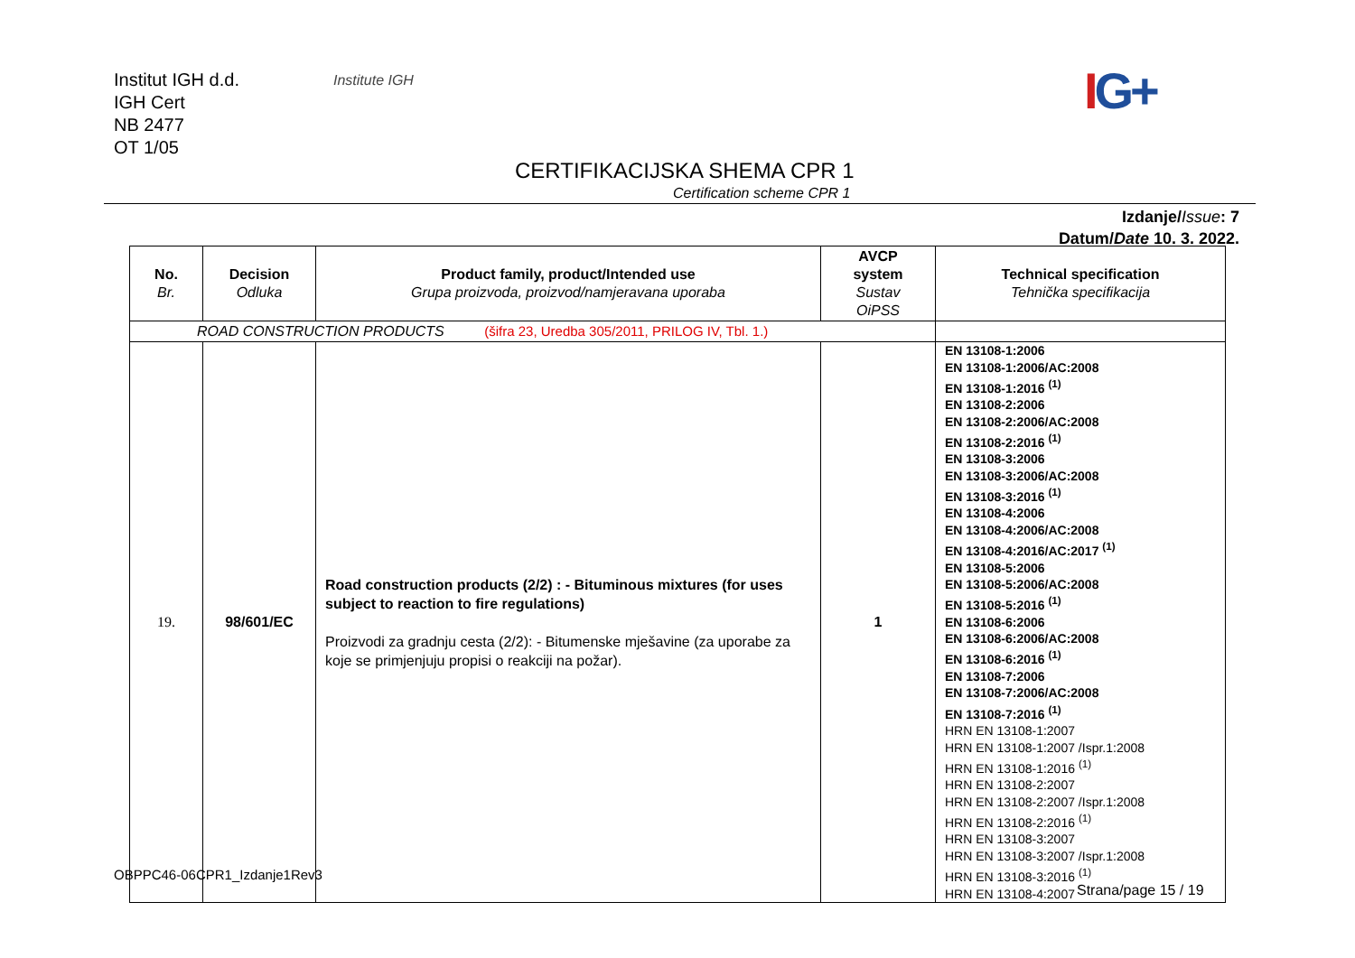Institut IGH d.d.
IGH Cert
NB 2477
OT 1/05
Institute IGH IG+
CERTIFIKACIJSKA SHEMA CPR 1
Certification scheme CPR 1
Izdanje/Issue: 7
Datum/Date 10. 3. 2022.
| No. Br. | Decision Odluka | Product family, product/Intended use Grupa proizvoda, proizvod/namjeravana uporaba | AVCP system Sustav OiPSS | Technical specification Tehnička specifikacija |
| --- | --- | --- | --- | --- |
| ROAD CONSTRUCTION PRODUCTS (šifra 23, Uredba 305/2011, PRILOG IV, Tbl. 1.) | | | | |
| 19. | 98/601/EC | Road construction products (2/2) : - Bituminous mixtures (for uses subject to reaction to fire regulations) Proizvodi za gradnju cesta (2/2): - Bitumenske mješavine (za uporabe za koje se primjenjuju propisi o reakciji na požar). | 1 | EN 13108-1:2006 EN 13108-1:2006/AC:2008 EN 13108-1:2016 <sup>(1)</sup> EN 13108-2:2006 EN 13108-2:2006/AC:2008 EN 13108-2:2016 <sup>(1)</sup> EN 13108-3:2006 EN 13108-3:2006/AC:2008 EN 13108-3:2016 <sup>(1)</sup> EN 13108-4:2006 EN 13108-4:2006/AC:2008 EN 13108-4:2016/AC:2017 <sup>(1)</sup> EN 13108-5:2006 EN 13108-5:2006/AC:2008 EN 13108-5:2016 <sup>(1)</sup> EN 13108-6:2006 EN 13108-6:2006/AC:2008 EN 13108-6:2016 <sup>(1)</sup> EN 13108-7:2006 EN 13108-7:2006/AC:2008 EN 13108-7:2016 <sup>(1)</sup> HRN EN 13108-1:2007 HRN EN 13108-1:2007 /Ispr.1:2008 HRN EN 13108-1:2016 <sup>(1)</sup> HRN EN 13108-2:2007 HRN EN 13108-2:2007 /Ispr.1:2008 HRN EN 13108-2:2016 <sup>(1)</sup> HRN EN 13108-3:2007 HRN EN 13108-3:2007 /Ispr.1:2008 HRN EN 13108-3:2016 <sup>(1)</sup> HRN EN 13108-4:2007 |
OBPPC46-06CPR1_Izdanje1Rev3
Strana/page 15 / 19